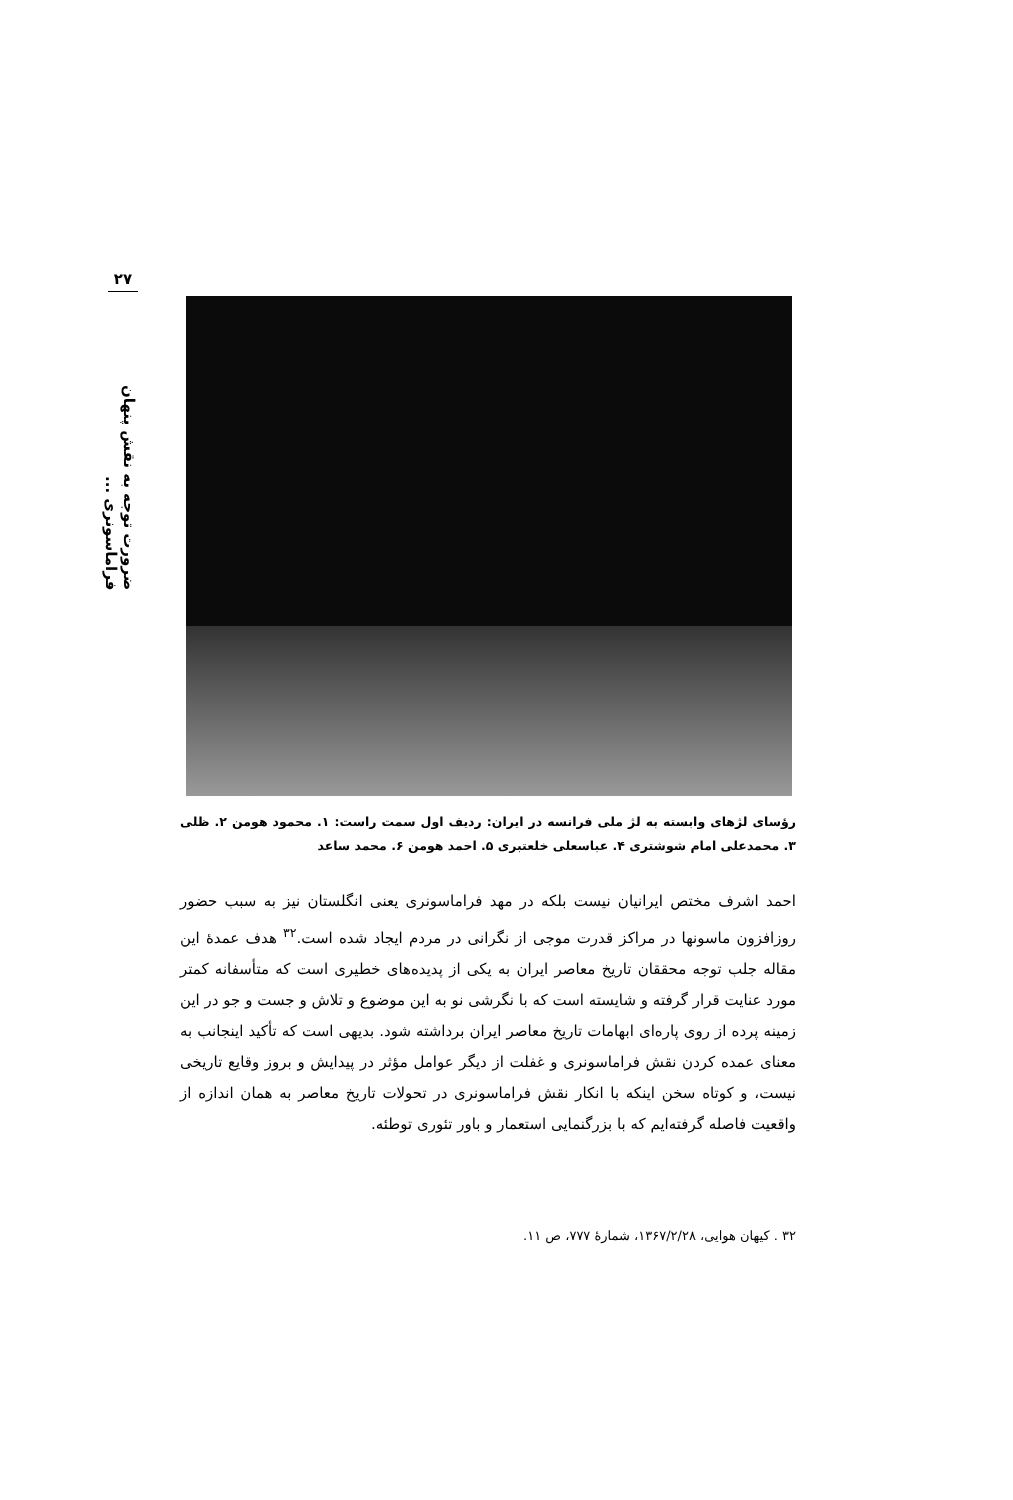۲۷
ضرورت توجه به نقش پنهان فراماسونری ...
رؤسای لژهای وابسته به لژ ملی فرانسه در ایران: ردیف اول سمت راست: ۱. محمود هومن ۲. ظلی ۳. محمدعلی امام شوشتری ۴. عباسعلی خلعتبری ۵. احمد هومن ۶. محمد ساعد
احمد اشرف مختص ایرانیان نیست بلکه در مهد فراماسونری یعنی انگلستان نیز به سبب حضور روزافزون ماسونها در مراکز قدرت موجی از نگرانی در مردم ایجاد شده است.<sup>۳۲</sup> هدف عمدهٔ این مقاله جلب توجه محققان تاریخ معاصر ایران به یکی از پدیده‌های خطیری است که متأسفانه کمتر مورد عنایت قرار گرفته و شایسته است که با نگرشی نو به این موضوع و تلاش و جست و جو در این زمینه پرده از روی پاره‌ای ابهامات تاریخ معاصر ایران برداشته شود. بدیهی است که تأکید اینجانب به معنای عمده کردن نقش فراماسونری و غفلت از دیگر عوامل مؤثر در پیدایش و بروز وقایع تاریخی نیست، و کوتاه سخن اینکه با انکار نقش فراماسونری در تحولات تاریخ معاصر به همان اندازه از واقعیت فاصله گرفته‌ایم که با بزرگنمایی استعمار و باور تئوری توطئه.
۳۲ . کیهان هوایی، ۱۳۶۷/۲/۲۸، شمارهٔ ۷۷۷، ص ۱۱.